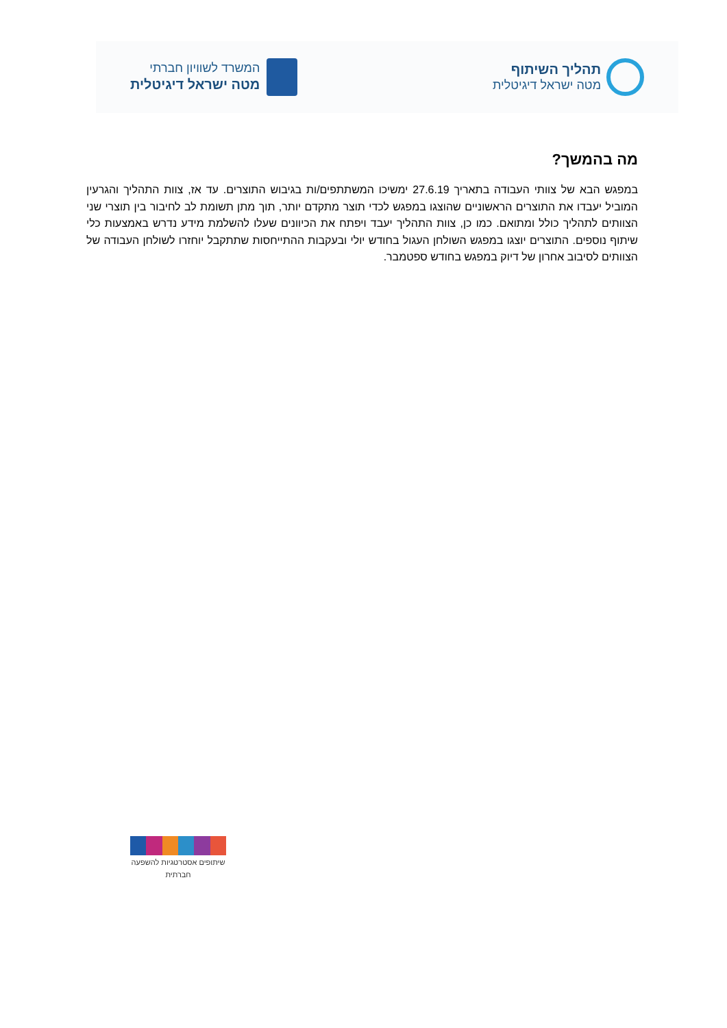תהליך השיתוף
מטה ישראל דיגיטלית
המשרד לשוויון חברתי
מטה ישראל דיגיטלית
מה בהמשך?
במפגש הבא של צוותי העבודה בתאריך 27.6.19 ימשיכו המשתתפים/ות בגיבוש התוצרים. עד אז, צוות התהליך והגרעין המוביל יעבדו את התוצרים הראשוניים שהוצגו במפגש לכדי תוצר מתקדם יותר, תוך מתן תשומת לב לחיבור בין תוצרי שני הצוותים לתהליך כולל ומתואם. כמו כן, צוות התהליך יעבד ויפתח את הכיוונים שעלו להשלמת מידע נדרש באמצעות כלי שיתוף נוספים. התוצרים יוצגו במפגש השולחן העגול בחודש יולי ובעקבות ההתייחסות שתתקבל יוחזרו לשולחן העבודה של הצוותים לסיבוב אחרון של דיוק במפגש בחודש ספטמבר.
שיתופים אסטרטגיות להשפעה חברתית